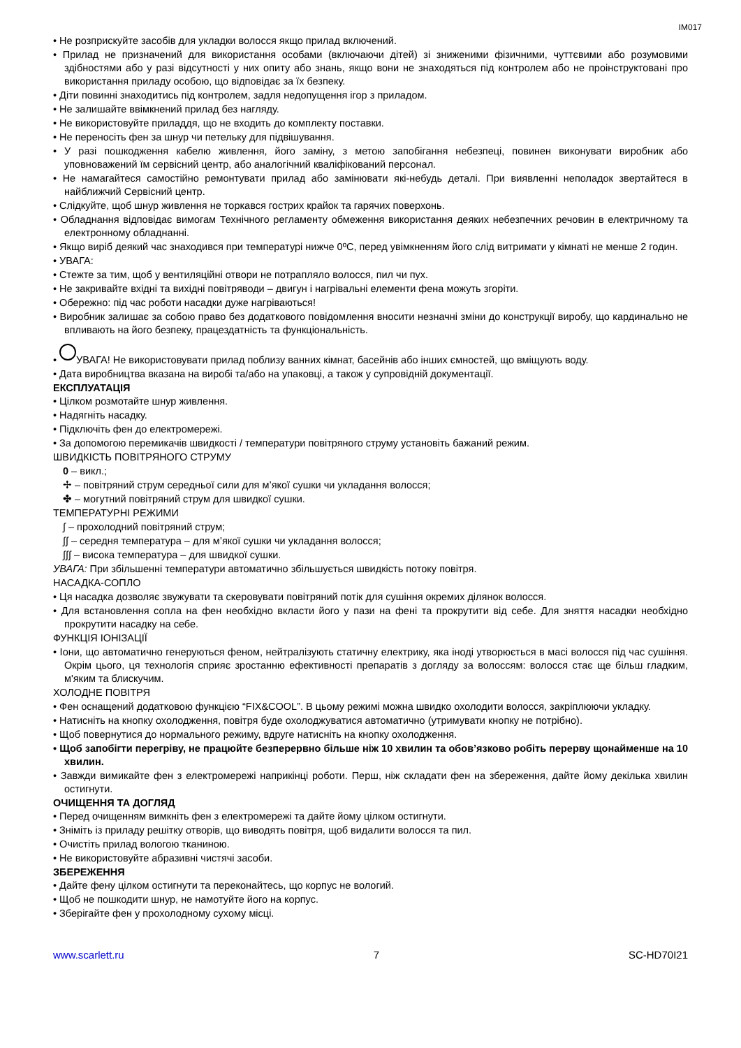IM017
• Не розприскуйте засобів для укладки волосся якщо прилад включений.
• Прилад не призначений для використання особами (включаючи дітей) зі зниженими фізичними, чуттєвими або розумовими здібностями або у разі відсутності у них опиту або знань, якщо вони не знаходяться під контролем або не проінструктовані про використання приладу особою, що відповідає за їх безпеку.
• Діти повинні знаходитись під контролем, задля недопущення ігор з приладом.
• Не залишайте ввімкнений прилад без нагляду.
• Не використовуйте приладдя, що не входить до комплекту поставки.
• Не переносіть фен за шнур чи петельку для підвішування.
• У разі пошкодження кабелю живлення, його заміну, з метою запобігання небезпеці, повинен виконувати виробник або уповноважений їм сервісний центр, або аналогічний кваліфікований персонал.
• Не намагайтеся самостійно ремонтувати прилад або замінювати які-небудь деталі. При виявленні неполадок звертайтеся в найближчий Сервісний центр.
• Слідкуйте, щоб шнур живлення не торкався гострих крайок та гарячих поверхонь.
• Обладнання відповідає вимогам Технічного регламенту обмеження використання деяких небезпечних речовин в електричному та електронному обладнанні.
• Якщо виріб деякий час знаходився при температурі нижче 0ºC, перед увімкненням його слід витримати у кімнаті не менше 2 годин.
• УВАГА:
• Стежте за тим, щоб у вентиляційні отвори не потрапляло волосся, пил чи пух.
• Не закривайте вхідні та вихідні повітряводи – двигун і нагрівальні елементи фена можуть згоріти.
• Обережно: під час роботи насадки дуже нагріваються!
• Виробник залишає за собою право без додаткового повідомлення вносити незначні зміни до конструкції виробу, що кардинально не впливають на його безпеку, працездатність та функціональність.
• УВАГА! Не використовувати прилад поблизу ванних кімнат, басейнів або інших ємностей, що вміщують воду.
• Дата виробництва вказана на виробі та/або на упаковці, а також у супровідній документації.
ЕКСПЛУАТАЦІЯ
• Цілком розмотайте шнур живлення.
• Надягніть насадку.
• Підключіть фен до електромережі.
• За допомогою перемикачів швидкості / температури повітряного струму установіть бажаний режим.
ШВИДКІСТЬ ПОВІТРЯНОГО СТРУМУ
0 – викл.;
✢ – повітряний струм середньої сили для м’якої сушки чи укладання волосся;
✤ – могутний повітряний струм для швидкої сушки.
ТЕМПЕРАТУРНІ РЕЖИМИ
∫ – прохолодний повітряний струм;
∫∫ – середня температура – для м’якої сушки чи укладання волосся;
∫∫∫ – висока температура – для швидкої сушки.
УВАГА: При збільшенні температури автоматично збільшується швидкість потоку повітря.
НАСАДКА-СОПЛО
• Ця насадка дозволяє звужувати та скеровувати повітряний потік для сушіння окремих ділянок волосся.
• Для встановлення сопла на фен необхідно вкласти його у пази на фені та прокрутити від себе. Для зняття насадки необхідно прокрутити насадку на себе.
ФУНКЦІЯ ІОНІЗАЦІЇ
• Іони, що автоматично генеруються феном, нейтралізують статичну електрику, яка іноді утворюється в масі волосся під час сушіння. Окрім цього, ця технологія сприяє зростанню ефективності препаратів з догляду за волоссям: волосся стає ще більш гладким, м'яким та блискучим.
ХОЛОДНЕ ПОВІТРЯ
• Фен оснащений додатковою функцією “FIX&COOL”. В цьому режимі можна швидко охолодити волосся, закріплюючи укладку.
• Натисніть на кнопку охолодження, повітря буде охолоджуватися автоматично (утримувати кнопку не потрібно).
• Щоб повернутися до нормального режиму, вдруге натисніть на кнопку охолодження.
• Щоб запобігти перегріву, не працюйте безперервно більше ніж 10 хвилин та обов’язково робіть перерву щонайменше на 10 хвилин.
• Завжди вимикайте фен з електромережі наприкінці роботи. Перш, ніж складати фен на збереження, дайте йому декілька хвилин остигнути.
ОЧИЩЕННЯ ТА ДОГЛЯД
• Перед очищенням вимкніть фен з електромережі та дайте йому цілком остигнути.
• Зніміть із приладу решітку отворів, що виводять повітря, щоб видалити волосся та пил.
• Очистіть прилад вологою тканиною.
• Не використовуйте абразивні чистячі засоби.
ЗБЕРЕЖЕННЯ
• Дайте фену цілком остигнути та переконайтесь, що корпус не вологий.
• Щоб не пошкодити шнур, не намотуйте його на корпус.
• Зберігайте фен у прохолодному сухому місці.
www.scarlett.ru 7 SC-HD70I21